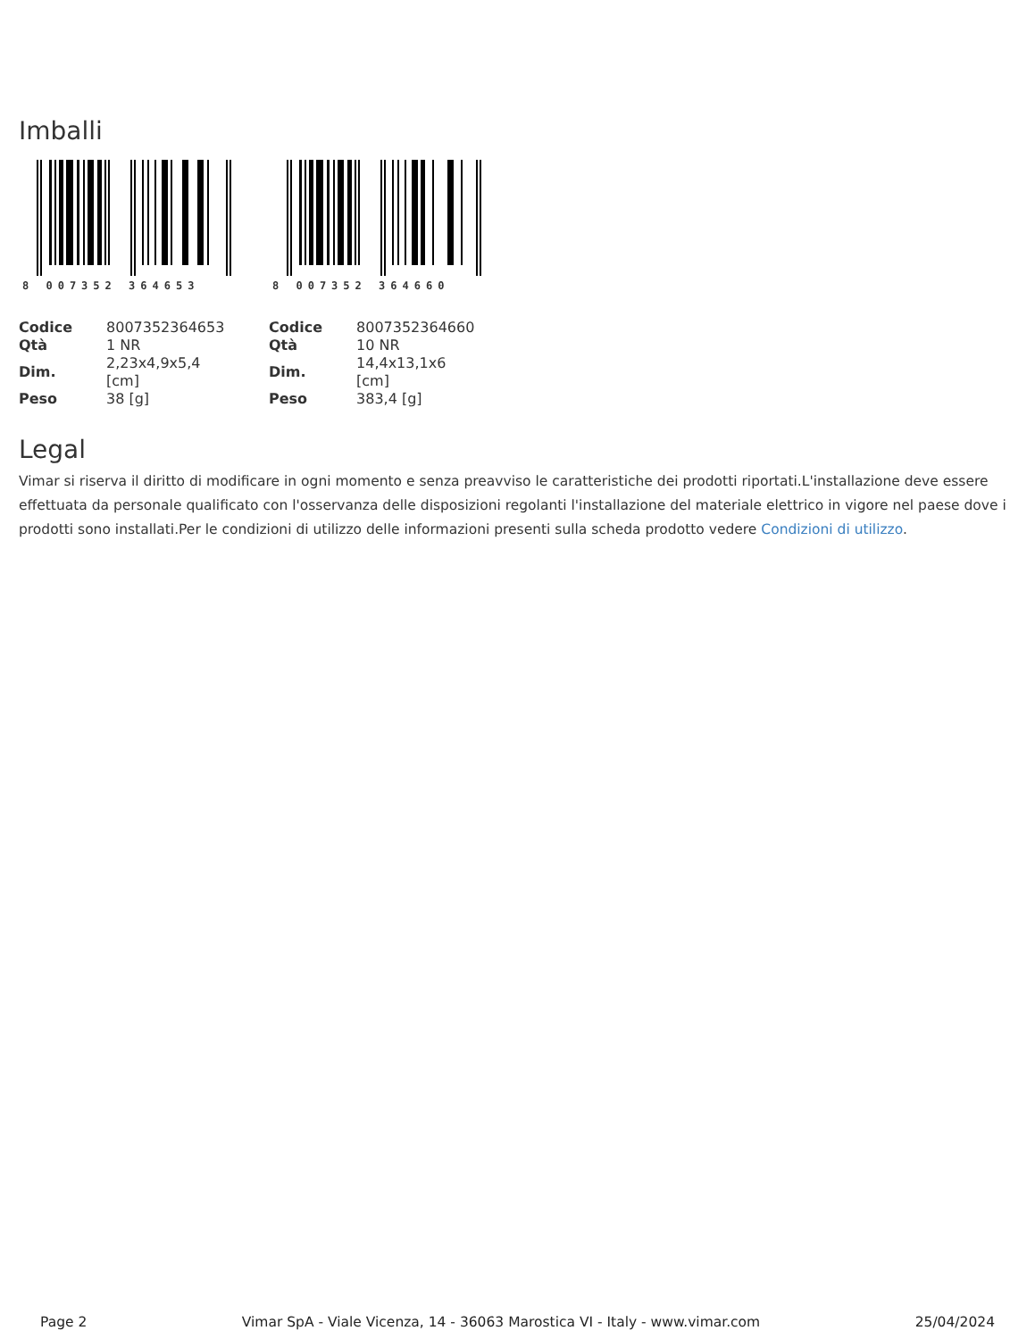Imballi
8 007352 364653
| Codice | 8007352364653 |
| Qtà | 1 NR |
| Dim. | 2,23x4,9x5,4 [cm] |
| Peso | 38 [g] |
8 007352 364660
| Codice | 8007352364660 |
| Qtà | 10 NR |
| Dim. | 14,4x13,1x6 [cm] |
| Peso | 383,4 [g] |
Legal
Vimar si riserva il diritto di modificare in ogni momento e senza preavviso le caratteristiche dei prodotti riportati.L'installazione deve essere effettuata da personale qualificato con l'osservanza delle disposizioni regolanti l'installazione del materiale elettrico in vigore nel paese dove i prodotti sono installati.Per le condizioni di utilizzo delle informazioni presenti sulla scheda prodotto vedere Condizioni di utilizzo.
Page 2 Vimar SpA - Viale Vicenza, 14 - 36063 Marostica VI - Italy - www.vimar.com 25/04/2024